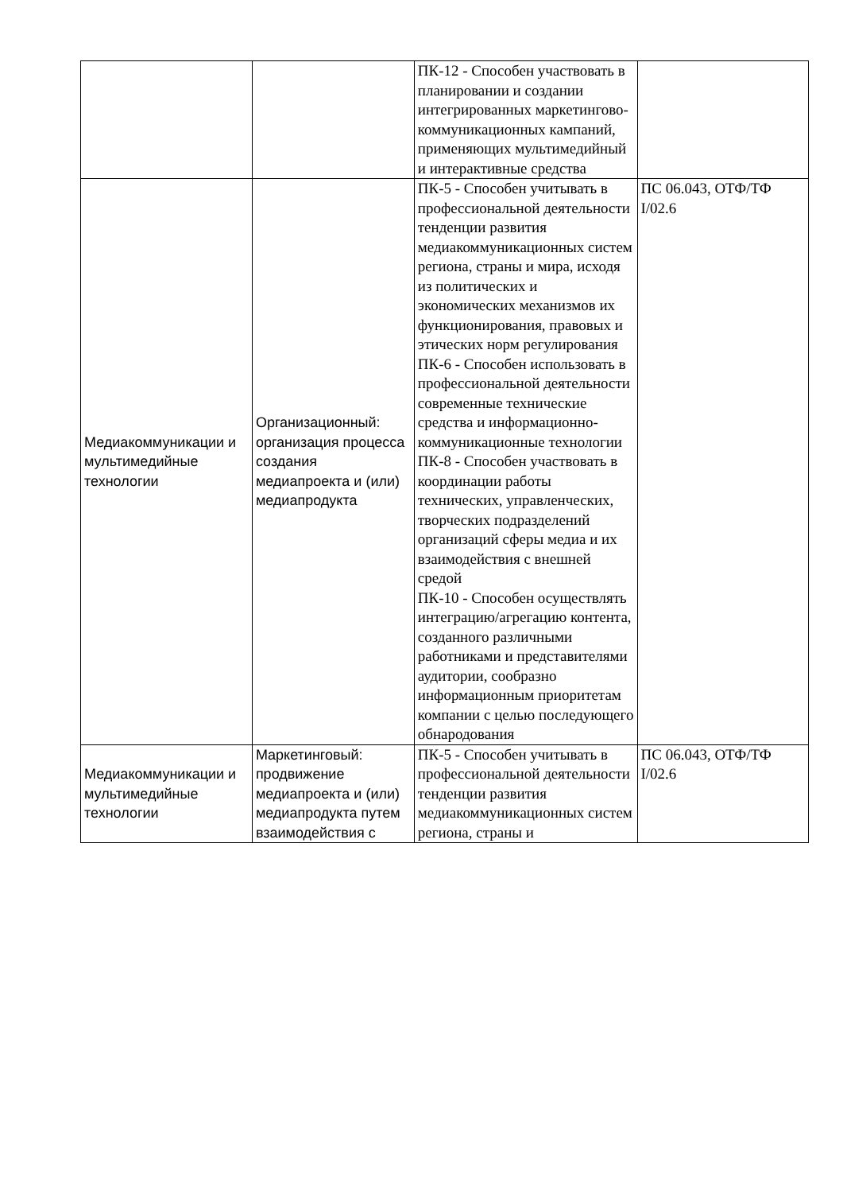| | | ПК-12 - Способен участвовать в планировании и создании интегрированных маркетингово-коммуникационных кампаний, применяющих мультимедийный и интерактивные средства | |
| Медиакоммуникации и мультимедийные технологии | Организационный: организация процесса создания медиапроекта и (или) медиапродукта | ПК-5 - Способен учитывать в профессиональной деятельности тенденции развития медиакоммуникационных систем региона, страны и мира, исходя из политических и экономических механизмов их функционирования, правовых и этических норм регулирования ПК-6 - Способен использовать в профессиональной деятельности современные технические средства и информационно-коммуникационные технологии ПК-8 - Способен участвовать в координации работы технических, управленческих, творческих подразделений организаций сферы медиа и их взаимодействия с внешней средой ПК-10 - Способен осуществлять интеграцию/агрегацию контента, созданного различными работниками и представителями аудитории, сообразно информационным приоритетам компании с целью последующего обнародования | ПС 06.043, ОТФ/ТФ I/02.6 |
| Медиакоммуникации и мультимедийные технологии | Маркетинговый: продвижение медиапроекта и (или) медиапродукта путем взаимодействия с | ПК-5 - Способен учитывать в профессиональной деятельности тенденции развития медиакоммуникационных систем региона, страны и | ПС 06.043, ОТФ/ТФ I/02.6 |